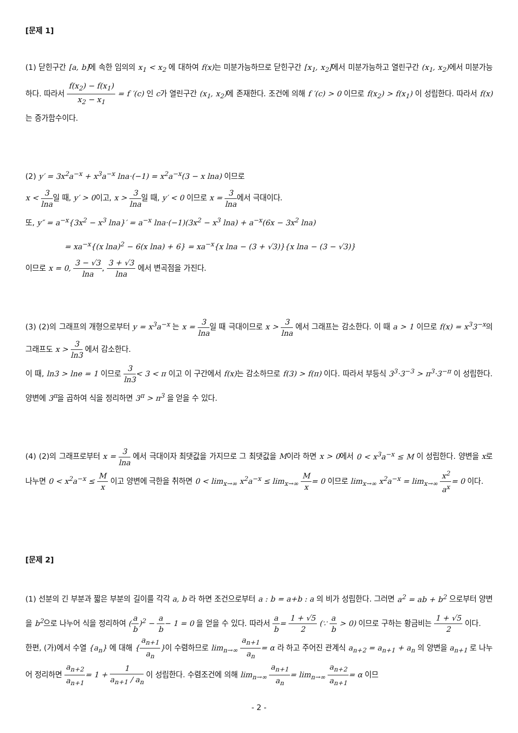[문제 1]
(1) 닫힌구간 [a, b] 에 속한 임의의 x<sub>1</sub> < x<sub>2</sub> 에 대하여 f(x) 는 미분가능하므로 닫힌구간 [x<sub>1</sub>, x<sub>2</sub>] 에서 미분가능하고 열린구간 (x<sub>1</sub>, x<sub>2</sub>) 에서 미분가능하다. 따라서 f(x<sub>2</sub>) − f(x<sub>1</sub>) x<sub>2</sub> − x<sub>1</sub> = f ′(c) 인 c가 열린구간 (x<sub>1</sub>, x<sub>2</sub>) 에 존재한다. 조건에 의해 f ′(c) > 0 이므로 f(x<sub>2</sub>) > f(x<sub>1</sub>) 이 성립한다. 따라서 f(x) 는 증가함수이다.
(2) y′ = 3x<sup>2</sup>a<sup>−x</sup> + x<sup>3</sup>a<sup>−x</sup> lna·(−1) = x<sup>2</sup>a<sup>−x</sup>(3 − x lna) 이므로
x < 3 lna일 때, y′ > 0이고, x > 3 lna일 때, y′ < 0 이므로 x = 3 lna에서 극대이다.
또, y″ = a<sup>−x</sup>{3x<sup>2</sup> − x<sup>3</sup> lna}′ = a<sup>−x</sup> lna·(−1)(3x<sup>2</sup> − x<sup>3</sup> lna) + a<sup>−x</sup>(6x − 3x<sup>2</sup> lna)
= xa<sup>−x</sup>{(x lna)<sup>2</sup> − 6(x lna) + 6} = xa<sup>−x</sup>{x lna − (3 + √3)}{x lna − (3 − √3)}
이므로 x = 0, 3 − √3 lna, 3 + √3 lna 에서 변곡점을 가진다.
(3) (2)의 그래프의 개형으로부터 y = x<sup>3</sup>a<sup>−x</sup> 는 x = 3 lna일 때 극대이므로 x > 3 lna 에서 그래프는 감소한다. 이 때 a > 1 이므로 f(x) = x<sup>3</sup>3<sup>−x</sup>의 그래프도 x > 3 ln3 에서 감소한다.
이 때, ln3 > lne = 1 이므로 3 ln3< 3 < π 이고 이 구간에서 f(x) 는 감소하므로 f(3) > f(π) 이다. 따라서 부등식 3<sup>3</sup>·3<sup>−3</sup> > π<sup>3</sup>·3<sup>−π</sup> 이 성립한다. 양변에 3<sup>π</sup>을 곱하여 식을 정리하면 3<sup>π</sup> > π<sup>3</sup> 을 얻을 수 있다.
(4) (2)의 그래프로부터 x = 3 lna 에서 극대이자 최댓값을 가지므로 그 최댓값을 M이라 하면 x > 0에서 0 < x<sup>3</sup>a<sup>−x</sup> ≤ M 이 성립한다. 양변을 x로 나누면 0 < x<sup>2</sup>a<sup>−x</sup> ≤ M x 이고 양변에 극한을 취하면 0 < lim<sub>x→∞</sub> x<sup>2</sup>a<sup>−x</sup> ≤ lim<sub>x→∞</sub> M x= 0 이므로 lim<sub>x→∞</sub> x<sup>2</sup>a<sup>−x</sup> = lim<sub>x→∞</sub> x<sup>2</sup> a<sup>x</sup>= 0 이다.
[문제 2]
(1) 선분의 긴 부분과 짧은 부분의 길이를 각각 a, b 라 하면 조건으로부터 a : b = a+b : a 의 비가 성립한다. 그러면 a<sup>2</sup> = ab + b<sup>2</sup> 으로부터 양변을 b<sup>2</sup>으로 나누어 식을 정리하여 (a b)<sup>2</sup> − a b− 1 = 0 을 얻을 수 있다. 따라서 a b= 1 + √5 2 (∵ a b > 0) 이므로 구하는 황금비는 1 + √5 2 이다.
한편, (가)에서 수열 {a<sub>n</sub>} 에 대해 {a<sub>n+1</sub> a<sub>n</sub>}이 수렴하므로 lim<sub>n→∞</sub> a<sub>n+1</sub> a<sub>n</sub>= α 라 하고 주어진 관계식 a<sub>n+2</sub> = a<sub>n+1</sub> + a<sub>n</sub> 의 양변을 a<sub>n+1</sub> 로 나누어 정리하면 a<sub>n+2</sub> a<sub>n+1</sub>= 1 + 1 a<sub>n+1</sub> / a<sub>n</sub> 이 성립한다. 수렴조건에 의해 lim<sub>n→∞</sub> a<sub>n+1</sub> a<sub>n</sub>= lim<sub>n→∞</sub> a<sub>n+2</sub> a<sub>n+1</sub>= α 이므
- 2 -